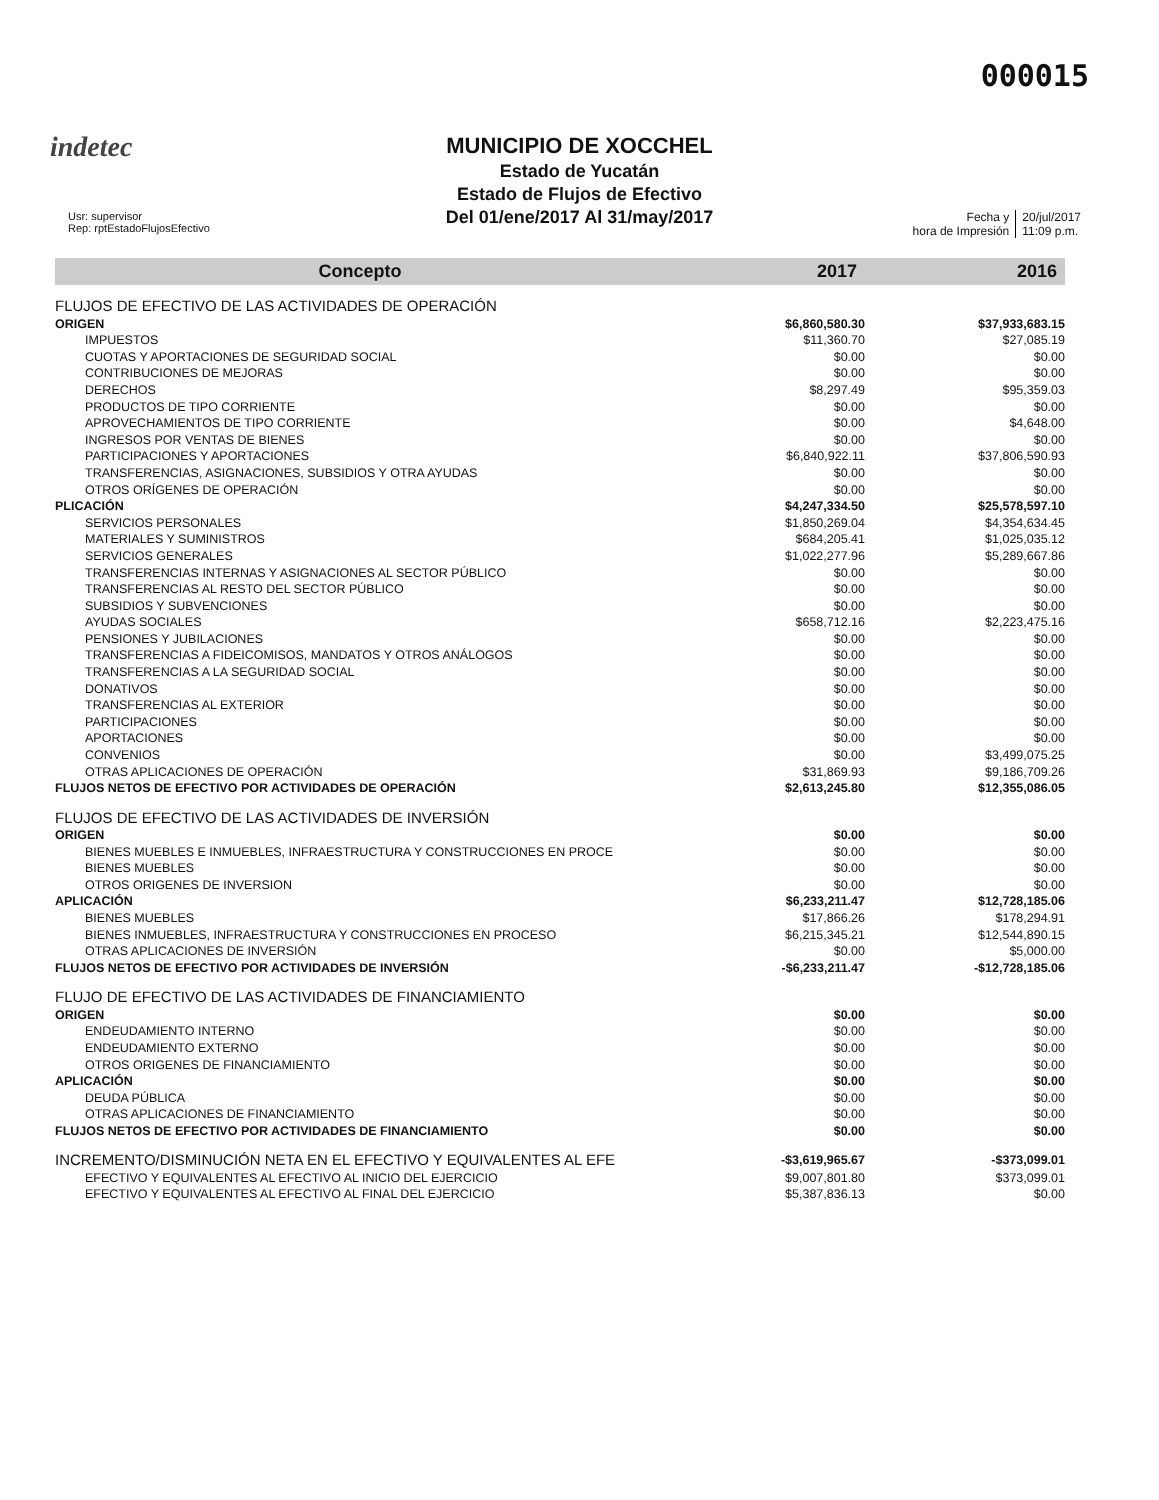000015
indetec
MUNICIPIO DE XOCCHEL
Estado de Yucatán
Estado de Flujos de Efectivo
Del 01/ene/2017 Al 31/may/2017
Usr: supervisor
Rep: rptEstadoFlujosEfectivo
Fecha y
hora de Impresión
20/jul/2017
11:09 p.m.
| Concepto | 2017 | 2016 |
| --- | --- | --- |
| FLUJOS DE EFECTIVO DE LAS ACTIVIDADES DE OPERACIÓN | | |
| ORIGEN | $6,860,580.30 | $37,933,683.15 |
| IMPUESTOS | $11,360.70 | $27,085.19 |
| CUOTAS Y APORTACIONES DE SEGURIDAD SOCIAL | $0.00 | $0.00 |
| CONTRIBUCIONES DE MEJORAS | $0.00 | $0.00 |
| DERECHOS | $8,297.49 | $95,359.03 |
| PRODUCTOS DE TIPO CORRIENTE | $0.00 | $0.00 |
| APROVECHAMIENTOS DE TIPO CORRIENTE | $0.00 | $4,648.00 |
| INGRESOS POR VENTAS DE BIENES | $0.00 | $0.00 |
| PARTICIPACIONES Y APORTACIONES | $6,840,922.11 | $37,806,590.93 |
| TRANSFERENCIAS, ASIGNACIONES, SUBSIDIOS Y OTRA AYUDAS | $0.00 | $0.00 |
| OTROS ORÍGENES DE OPERACIÓN | $0.00 | $0.00 |
| PLICACIÓN | $4,247,334.50 | $25,578,597.10 |
| SERVICIOS PERSONALES | $1,850,269.04 | $4,354,634.45 |
| MATERIALES Y SUMINISTROS | $684,205.41 | $1,025,035.12 |
| SERVICIOS GENERALES | $1,022,277.96 | $5,289,667.86 |
| TRANSFERENCIAS INTERNAS Y ASIGNACIONES AL SECTOR PÚBLICO | $0.00 | $0.00 |
| TRANSFERENCIAS AL RESTO DEL SECTOR PÚBLICO | $0.00 | $0.00 |
| SUBSIDIOS Y SUBVENCIONES | $0.00 | $0.00 |
| AYUDAS SOCIALES | $658,712.16 | $2,223,475.16 |
| PENSIONES Y JUBILACIONES | $0.00 | $0.00 |
| TRANSFERENCIAS A FIDEICOMISOS, MANDATOS Y OTROS ANÁLOGOS | $0.00 | $0.00 |
| TRANSFERENCIAS A LA SEGURIDAD SOCIAL | $0.00 | $0.00 |
| DONATIVOS | $0.00 | $0.00 |
| TRANSFERENCIAS AL EXTERIOR | $0.00 | $0.00 |
| PARTICIPACIONES | $0.00 | $0.00 |
| APORTACIONES | $0.00 | $0.00 |
| CONVENIOS | $0.00 | $3,499,075.25 |
| OTRAS APLICACIONES DE OPERACIÓN | $31,869.93 | $9,186,709.26 |
| FLUJOS NETOS DE EFECTIVO POR ACTIVIDADES DE OPERACIÓN | $2,613,245.80 | $12,355,086.05 |
| FLUJOS DE EFECTIVO DE LAS ACTIVIDADES DE INVERSIÓN | | |
| ORIGEN | $0.00 | $0.00 |
| BIENES MUEBLES E INMUEBLES, INFRAESTRUCTURA Y CONSTRUCCIONES EN PROCE | $0.00 | $0.00 |
| BIENES MUEBLES | $0.00 | $0.00 |
| OTROS ORIGENES DE INVERSION | $0.00 | $0.00 |
| APLICACIÓN | $6,233,211.47 | $12,728,185.06 |
| BIENES MUEBLES | $17,866.26 | $178,294.91 |
| BIENES INMUEBLES, INFRAESTRUCTURA Y CONSTRUCCIONES EN PROCESO | $6,215,345.21 | $12,544,890.15 |
| OTRAS APLICACIONES DE INVERSIÓN | $0.00 | $5,000.00 |
| FLUJOS NETOS DE EFECTIVO POR ACTIVIDADES DE INVERSIÓN | -$6,233,211.47 | -$12,728,185.06 |
| FLUJO DE EFECTIVO DE LAS ACTIVIDADES DE FINANCIAMIENTO | | |
| ORIGEN | $0.00 | $0.00 |
| ENDEUDAMIENTO INTERNO | $0.00 | $0.00 |
| ENDEUDAMIENTO EXTERNO | $0.00 | $0.00 |
| OTROS ORIGENES DE FINANCIAMIENTO | $0.00 | $0.00 |
| APLICACIÓN | $0.00 | $0.00 |
| DEUDA PÚBLICA | $0.00 | $0.00 |
| OTRAS APLICACIONES DE FINANCIAMIENTO | $0.00 | $0.00 |
| FLUJOS NETOS DE EFECTIVO POR ACTIVIDADES DE FINANCIAMIENTO | $0.00 | $0.00 |
| INCREMENTO/DISMINUCIÓN NETA EN EL EFECTIVO Y EQUIVALENTES AL EFE | -$3,619,965.67 | -$373,099.01 |
| EFECTIVO Y EQUIVALENTES AL EFECTIVO AL INICIO DEL EJERCICIO | $9,007,801.80 | $373,099.01 |
| EFECTIVO Y EQUIVALENTES AL EFECTIVO AL FINAL DEL EJERCICIO | $5,387,836.13 | $0.00 |